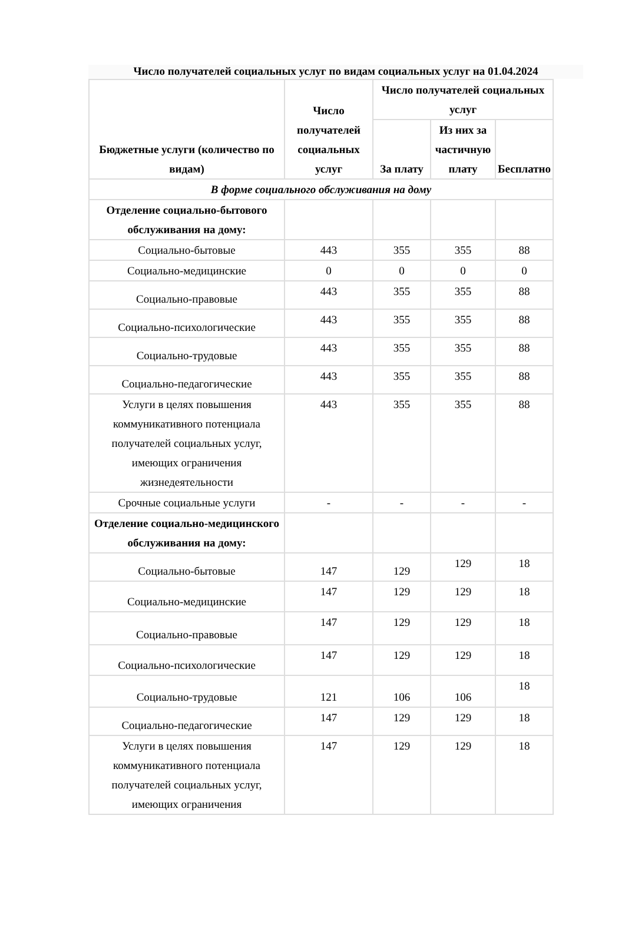Число получателей социальных услуг по видам социальных услуг на 01.04.2024
| Бюджетные услуги (количество по видам) | Число получателей социальных услуг | Число получателей социальных услуг | | |
| --- | --- | --- | --- | --- |
| | | За плату | Из них за частичную плату | Бесплатно |
| В форме социального обслуживания на дому | | | | |
| Отделение социально-бытового обслуживания на дому: | | | | |
| Социально-бытовые | 443 | 355 | 355 | 88 |
| Социально-медицинские | 0 | 0 | 0 | 0 |
| Социально-правовые | 443 | 355 | 355 | 88 |
| Социально-психологические | 443 | 355 | 355 | 88 |
| Социально-трудовые | 443 | 355 | 355 | 88 |
| Социально-педагогические | 443 | 355 | 355 | 88 |
| Услуги в целях повышения коммуникативного потенциала получателей социальных услуг, имеющих ограничения жизнедеятельности | 443 | 355 | 355 | 88 |
| Срочные социальные услуги | - | - | - | - |
| Отделение социально-медицинского обслуживания на дому: | | | | |
| Социально-бытовые | 147 | 129 | 129 | 18 |
| Социально-медицинские | 147 | 129 | 129 | 18 |
| Социально-правовые | 147 | 129 | 129 | 18 |
| Социально-психологические | 147 | 129 | 129 | 18 |
| Социально-трудовые | 121 | 106 | 106 | 18 |
| Социально-педагогические | 147 | 129 | 129 | 18 |
| Услуги в целях повышения коммуникативного потенциала получателей социальных услуг, имеющих ограничения | 147 | 129 | 129 | 18 |